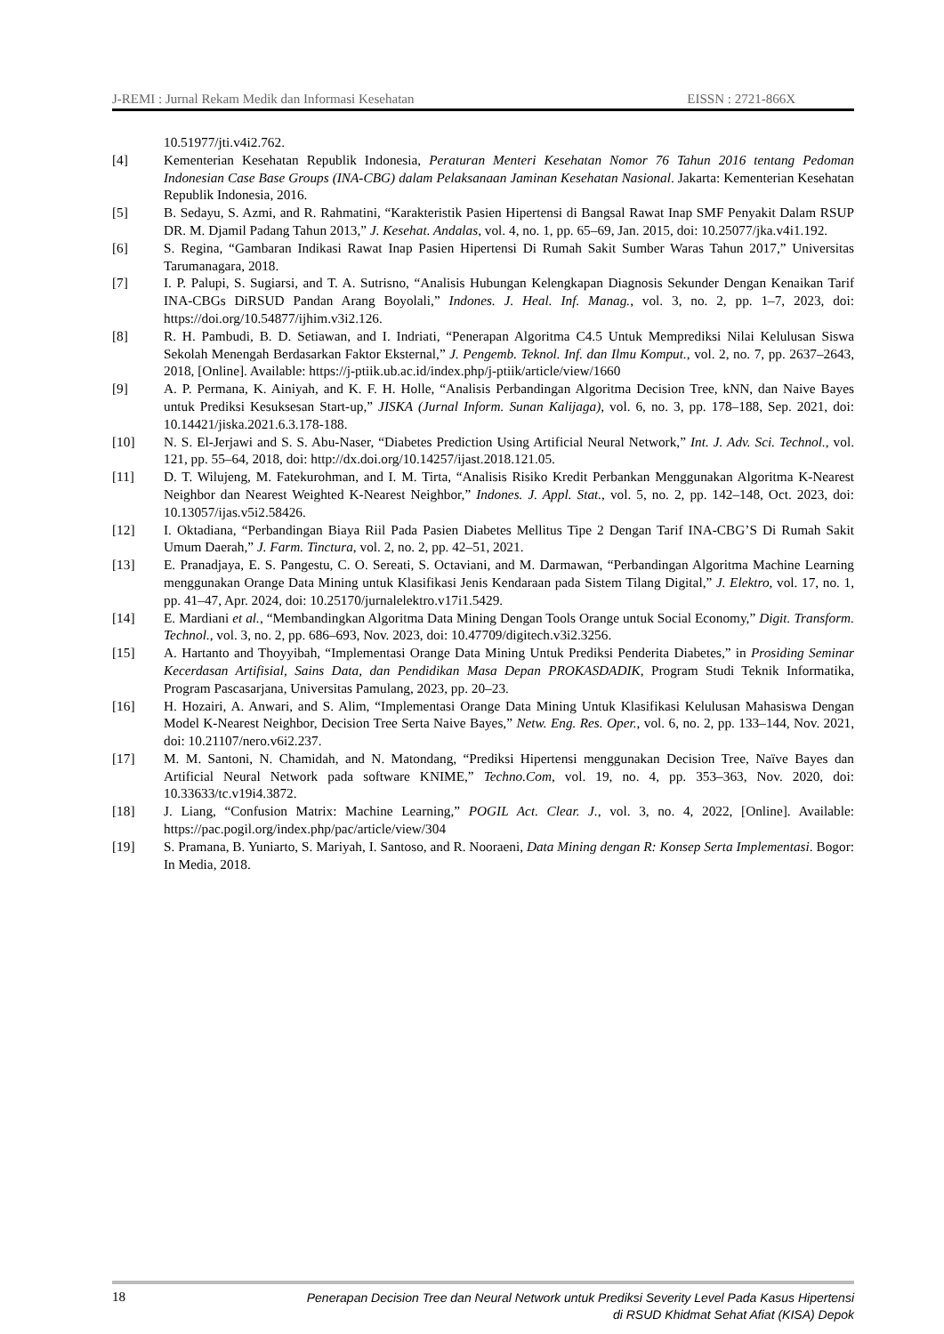J-REMI : Jurnal Rekam Medik dan Informasi Kesehatan EISSN : 2721-866X
10.51977/jti.v4i2.762.
[4] Kementerian Kesehatan Republik Indonesia, Peraturan Menteri Kesehatan Nomor 76 Tahun 2016 tentang Pedoman Indonesian Case Base Groups (INA-CBG) dalam Pelaksanaan Jaminan Kesehatan Nasional. Jakarta: Kementerian Kesehatan Republik Indonesia, 2016.
[5] B. Sedayu, S. Azmi, and R. Rahmatini, “Karakteristik Pasien Hipertensi di Bangsal Rawat Inap SMF Penyakit Dalam RSUP DR. M. Djamil Padang Tahun 2013,” J. Kesehat. Andalas, vol. 4, no. 1, pp. 65–69, Jan. 2015, doi: 10.25077/jka.v4i1.192.
[6] S. Regina, “Gambaran Indikasi Rawat Inap Pasien Hipertensi Di Rumah Sakit Sumber Waras Tahun 2017,” Universitas Tarumanagara, 2018.
[7] I. P. Palupi, S. Sugiarsi, and T. A. Sutrisno, “Analisis Hubungan Kelengkapan Diagnosis Sekunder Dengan Kenaikan Tarif INA-CBGs DiRSUD Pandan Arang Boyolali,” Indones. J. Heal. Inf. Manag., vol. 3, no. 2, pp. 1–7, 2023, doi: https://doi.org/10.54877/ijhim.v3i2.126.
[8] R. H. Pambudi, B. D. Setiawan, and I. Indriati, “Penerapan Algoritma C4.5 Untuk Memprediksi Nilai Kelulusan Siswa Sekolah Menengah Berdasarkan Faktor Eksternal,” J. Pengemb. Teknol. Inf. dan Ilmu Komput., vol. 2, no. 7, pp. 2637–2643, 2018, [Online]. Available: https://j-ptiik.ub.ac.id/index.php/j-ptiik/article/view/1660
[9] A. P. Permana, K. Ainiyah, and K. F. H. Holle, “Analisis Perbandingan Algoritma Decision Tree, kNN, dan Naive Bayes untuk Prediksi Kesuksesan Start-up,” JISKA (Jurnal Inform. Sunan Kalijaga), vol. 6, no. 3, pp. 178–188, Sep. 2021, doi: 10.14421/jiska.2021.6.3.178-188.
[10] N. S. El-Jerjawi and S. S. Abu-Naser, “Diabetes Prediction Using Artificial Neural Network,” Int. J. Adv. Sci. Technol., vol. 121, pp. 55–64, 2018, doi: http://dx.doi.org/10.14257/ijast.2018.121.05.
[11] D. T. Wilujeng, M. Fatekurohman, and I. M. Tirta, “Analisis Risiko Kredit Perbankan Menggunakan Algoritma K-Nearest Neighbor dan Nearest Weighted K-Nearest Neighbor,” Indones. J. Appl. Stat., vol. 5, no. 2, pp. 142–148, Oct. 2023, doi: 10.13057/ijas.v5i2.58426.
[12] I. Oktadiana, “Perbandingan Biaya Riil Pada Pasien Diabetes Mellitus Tipe 2 Dengan Tarif INA-CBG’S Di Rumah Sakit Umum Daerah,” J. Farm. Tinctura, vol. 2, no. 2, pp. 42–51, 2021.
[13] E. Pranadjaya, E. S. Pangestu, C. O. Sereati, S. Octaviani, and M. Darmawan, “Perbandingan Algoritma Machine Learning menggunakan Orange Data Mining untuk Klasifikasi Jenis Kendaraan pada Sistem Tilang Digital,” J. Elektro, vol. 17, no. 1, pp. 41–47, Apr. 2024, doi: 10.25170/jurnalelektro.v17i1.5429.
[14] E. Mardiani et al., “Membandingkan Algoritma Data Mining Dengan Tools Orange untuk Social Economy,” Digit. Transform. Technol., vol. 3, no. 2, pp. 686–693, Nov. 2023, doi: 10.47709/digitech.v3i2.3256.
[15] A. Hartanto and Thoyyibah, “Implementasi Orange Data Mining Untuk Prediksi Penderita Diabetes,” in Prosiding Seminar Kecerdasan Artifisial, Sains Data, dan Pendidikan Masa Depan PROKASDADIK, Program Studi Teknik Informatika, Program Pascasarjana, Universitas Pamulang, 2023, pp. 20–23.
[16] H. Hozairi, A. Anwari, and S. Alim, “Implementasi Orange Data Mining Untuk Klasifikasi Kelulusan Mahasiswa Dengan Model K-Nearest Neighbor, Decision Tree Serta Naive Bayes,” Netw. Eng. Res. Oper., vol. 6, no. 2, pp. 133–144, Nov. 2021, doi: 10.21107/nero.v6i2.237.
[17] M. M. Santoni, N. Chamidah, and N. Matondang, “Prediksi Hipertensi menggunakan Decision Tree, Naïve Bayes dan Artificial Neural Network pada software KNIME,” Techno.Com, vol. 19, no. 4, pp. 353–363, Nov. 2020, doi: 10.33633/tc.v19i4.3872.
[18] J. Liang, “Confusion Matrix: Machine Learning,” POGIL Act. Clear. J., vol. 3, no. 4, 2022, [Online]. Available: https://pac.pogil.org/index.php/pac/article/view/304
[19] S. Pramana, B. Yuniarto, S. Mariyah, I. Santoso, and R. Nooraeni, Data Mining dengan R: Konsep Serta Implementasi. Bogor: In Media, 2018.
18 Penerapan Decision Tree dan Neural Network untuk Prediksi Severity Level Pada Kasus Hipertensi
di RSUD Khidmat Sehat Afiat (KISA) Depok